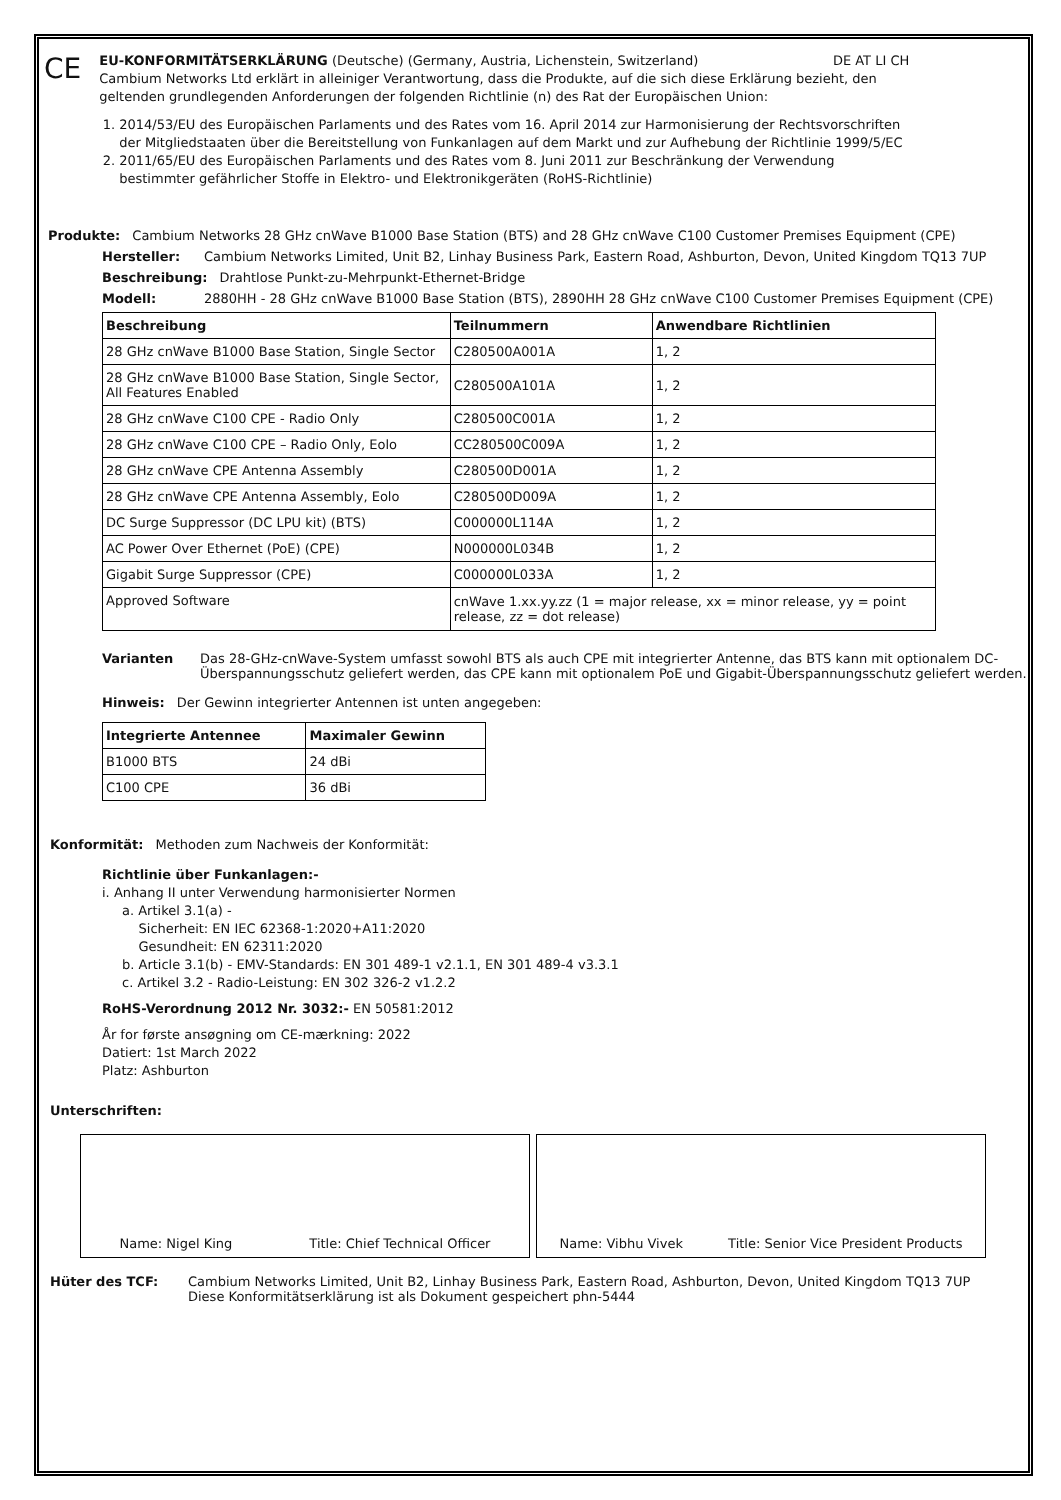CE
EU-KONFORMITÄTSERKLÄRUNG (Deutsche) (Germany, Austria, Lichenstein, Switzerland) DE AT LI CH
Cambium Networks Ltd erklärt in alleiniger Verantwortung, dass die Produkte, auf die sich diese Erklärung bezieht, den geltenden grundlegenden Anforderungen der folgenden Richtlinie (n) des Rat der Europäischen Union:
1. 2014/53/EU des Europäischen Parlaments und des Rates vom 16. April 2014 zur Harmonisierung der Rechtsvorschriften der Mitgliedstaaten über die Bereitstellung von Funkanlagen auf dem Markt und zur Aufhebung der Richtlinie 1999/5/EC
2. 2011/65/EU des Europäischen Parlaments und des Rates vom 8. Juni 2011 zur Beschränkung der Verwendung bestimmter gefährlicher Stoffe in Elektro- und Elektronikgeräten (RoHS-Richtlinie)
Produkte: Cambium Networks 28 GHz cnWave B1000 Base Station (BTS) and 28 GHz cnWave C100 Customer Premises Equipment (CPE)
Hersteller: Cambium Networks Limited, Unit B2, Linhay Business Park, Eastern Road, Ashburton, Devon, United Kingdom TQ13 7UP
Beschreibung: Drahtlose Punkt-zu-Mehrpunkt-Ethernet-Bridge
Modell: 2880HH - 28 GHz cnWave B1000 Base Station (BTS), 2890HH 28 GHz cnWave C100 Customer Premises Equipment (CPE)
| Beschreibung | Teilnummern | Anwendbare Richtlinien |
| --- | --- | --- |
| 28 GHz cnWave B1000 Base Station, Single Sector | C280500A001A | 1, 2 |
| 28 GHz cnWave B1000 Base Station, Single Sector, All Features Enabled | C280500A101A | 1, 2 |
| 28 GHz cnWave C100 CPE - Radio Only | C280500C001A | 1, 2 |
| 28 GHz cnWave C100 CPE – Radio Only, Eolo | CC280500C009A | 1, 2 |
| 28 GHz cnWave CPE Antenna Assembly | C280500D001A | 1, 2 |
| 28 GHz cnWave CPE Antenna Assembly, Eolo | C280500D009A | 1, 2 |
| DC Surge Suppressor (DC LPU kit) (BTS) | C000000L114A | 1, 2 |
| AC Power Over Ethernet (PoE) (CPE) | N000000L034B | 1, 2 |
| Gigabit Surge Suppressor (CPE) | C000000L033A | 1, 2 |
| Approved Software | cnWave 1.xx.yy.zz (1 = major release, xx = minor release, yy = point release, zz = dot release) | |
Varianten Das 28-GHz-cnWave-System umfasst sowohl BTS als auch CPE mit integrierter Antenne, das BTS kann mit optionalem DC-Überspannungsschutz geliefert werden, das CPE kann mit optionalem PoE und Gigabit-Überspannungsschutz geliefert werden.
Hinweis: Der Gewinn integrierter Antennen ist unten angegeben:
| Integrierte Antennee | Maximaler Gewinn |
| --- | --- |
| B1000 BTS | 24 dBi |
| C100 CPE | 36 dBi |
Konformität: Methoden zum Nachweis der Konformität:
Richtlinie über Funkanlagen:-
i. Anhang II unter Verwendung harmonisierter Normen
a. Artikel 3.1(a) -
Sicherheit: EN IEC 62368-1:2020+A11:2020
Gesundheit: EN 62311:2020
b. Article 3.1(b) - EMV-Standards: EN 301 489-1 v2.1.1, EN 301 489-4 v3.3.1
c. Artikel 3.2 - Radio-Leistung: EN 302 326-2 v1.2.2
RoHS-Verordnung 2012 Nr. 3032:- EN 50581:2012
År for første ansøgning om CE-mærkning: 2022
Datiert: 1st March 2022
Platz: Ashburton
Unterschriften:
Name: Nigel King Title: Chief Technical Officer Name: Vibhu Vivek Title: Senior Vice President Products
Hüter des TCF: Cambium Networks Limited, Unit B2, Linhay Business Park, Eastern Road, Ashburton, Devon, United Kingdom TQ13 7UP
Diese Konformitätserklärung ist als Dokument gespeichert phn-5444